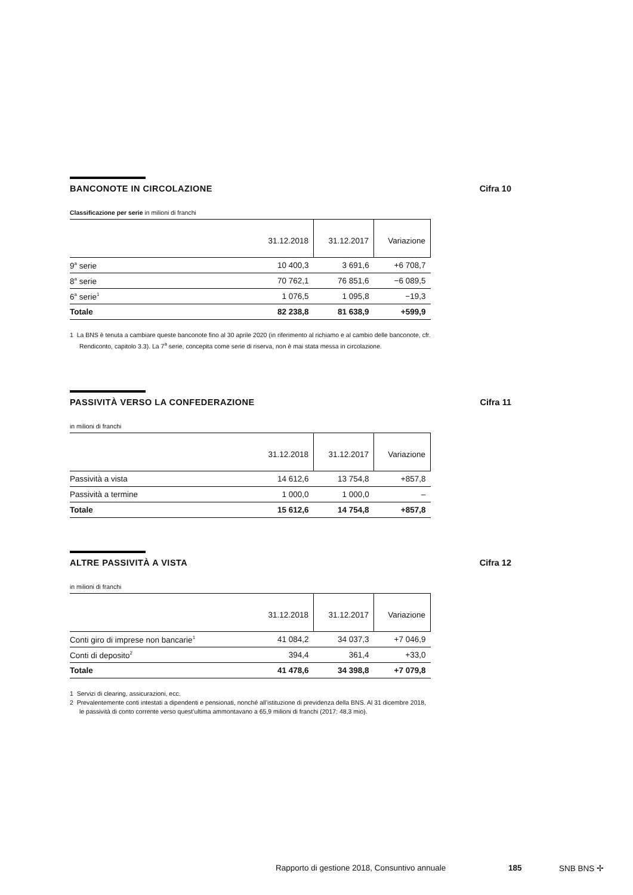BANCONOTE IN CIRCOLAZIONE Cifra 10
Classificazione per serie in milioni di franchi
| | 31.12.2018 | 31.12.2017 | Variazione |
| --- | --- | --- | --- |
| 9<sup>a</sup> serie | 10 400,3 | 3 691,6 | +6 708,7 |
| 8<sup>a</sup> serie | 70 762,1 | 76 851,6 | −6 089,5 |
| 6<sup>a</sup> serie<sup>1</sup> | 1 076,5 | 1 095,8 | −19,3 |
| Totale | 82 238,8 | 81 638,9 | +599,9 |
1 La BNS è tenuta a cambiare queste banconote fino al 30 aprile 2020 (in riferimento al richiamo e al cambio delle banconote, cfr. Rendiconto, capitolo 3.3). La 7<sup>a</sup> serie, concepita come serie di riserva, non è mai stata messa in circolazione.
PASSIVITÀ VERSO LA CONFEDERAZIONE Cifra 11
in milioni di franchi
| | 31.12.2018 | 31.12.2017 | Variazione |
| --- | --- | --- | --- |
| Passività a vista | 14 612,6 | 13 754,8 | +857,8 |
| Passività a termine | 1 000,0 | 1 000,0 | – |
| Totale | 15 612,6 | 14 754,8 | +857,8 |
ALTRE PASSIVITÀ A VISTA Cifra 12
in milioni di franchi
| | 31.12.2018 | 31.12.2017 | Variazione |
| --- | --- | --- | --- |
| Conti giro di imprese non bancarie<sup>1</sup> | 41 084,2 | 34 037,3 | +7 046,9 |
| Conti di deposito<sup>2</sup> | 394,4 | 361,4 | +33,0 |
| Totale | 41 478,6 | 34 398,8 | +7 079,8 |
1 Servizi di clearing, assicurazioni, ecc.
2 Prevalentemente conti intestati a dipendenti e pensionati, nonché all’istituzione di previdenza della BNS. Al 31 dicembre 2018, le passività di conto corrente verso quest’ultima ammontavano a 65,9 milioni di franchi (2017: 48,3 mio).
Rapporto di gestione 2018, Consuntivo annuale 185 SNB BNS ✢